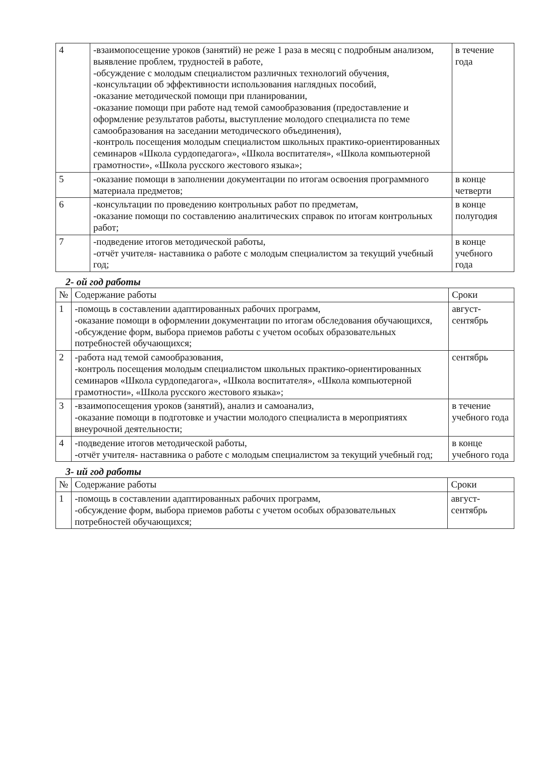| 4 | -взаимопосещение уроков (занятий) не реже 1 раза в месяц с подробным анализом, выявление проблем, трудностей в работе, -обсуждение с молодым специалистом различных технологий обучения, -консультации об эффективности использования наглядных пособий, -оказание методической помощи при планировании, -оказание помощи при работе над темой самообразования (предоставление и оформление результатов работы, выступление молодого специалиста по теме самообразования на заседании методического объединения), -контроль посещения молодым специалистом школьных практико-ориентированных семинаров «Школа сурдопедагога», «Школа воспитателя», «Школа компьютерной грамотности», «Школа русского жестового языка»; | в течение года |
| 5 | -оказание помощи в заполнении документации по итогам освоения программного материала предметов; | в конце четверти |
| 6 | -консультации по проведению контрольных работ по предметам, -оказание помощи по составлению аналитических справок по итогам контрольных работ; | в конце полугодия |
| 7 | -подведение итогов методической работы, -отчёт учителя- наставника о работе с молодым специалистом за текущий учебный год; | в конце учебного года |
2- ой год работы
| № | Содержание работы | Сроки |
| --- | --- | --- |
| 1 | -помощь в составлении адаптированных рабочих программ, -оказание помощи в оформлении документации по итогам обследования обучающихся, -обсуждение форм, выбора приемов работы с учетом особых образовательных потребностей обучающихся; | август-сентябрь |
| 2 | -работа над темой самообразования, -контроль посещения молодым специалистом школьных практико-ориентированных семинаров «Школа сурдопедагога», «Школа воспитателя», «Школа компьютерной грамотности», «Школа русского жестового языка»; | сентябрь |
| 3 | -взаимопосещения уроков (занятий), анализ и самоанализ, -оказание помощи в подготовке и участии молодого специалиста в мероприятиях внеурочной деятельности; | в течение учебного года |
| 4 | -подведение итогов методической работы, -отчёт учителя- наставника о работе с молодым специалистом за текущий учебный год; | в конце учебного года |
3- ий год работы
| № | Содержание работы | Сроки |
| --- | --- | --- |
| 1 | -помощь в составлении адаптированных рабочих программ, -обсуждение форм, выбора приемов работы с учетом особых образовательных потребностей обучающихся; | август-сентябрь |